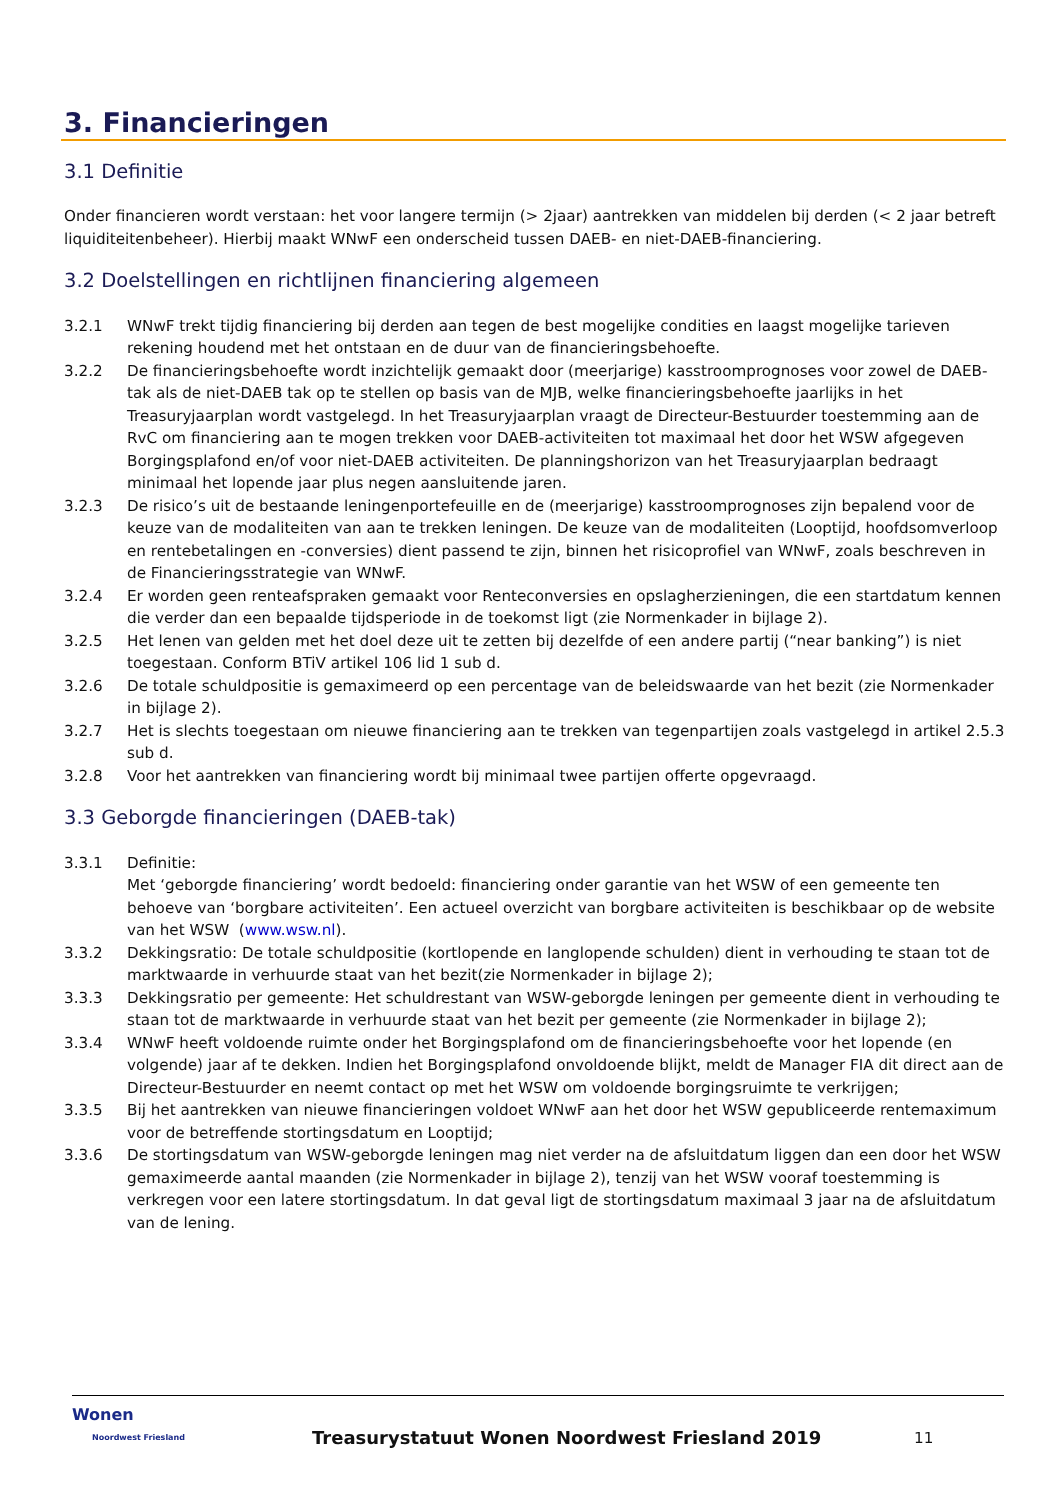3. Financieringen
3.1 Definitie
Onder financieren wordt verstaan: het voor langere termijn (> 2jaar) aantrekken van middelen bij derden (< 2 jaar betreft liquiditeitenbeheer). Hierbij maakt WNwF een onderscheid tussen DAEB- en niet-DAEB-financiering.
3.2 Doelstellingen en richtlijnen financiering algemeen
3.2.1 WNwF trekt tijdig financiering bij derden aan tegen de best mogelijke condities en laagst mogelijke tarieven rekening houdend met het ontstaan en de duur van de financieringsbehoefte.
3.2.2 De financieringsbehoefte wordt inzichtelijk gemaakt door (meerjarige) kasstroomprognoses voor zowel de DAEB-tak als de niet-DAEB tak op te stellen op basis van de MJB, welke financieringsbehoefte jaarlijks in het Treasuryjaarplan wordt vastgelegd. In het Treasuryjaarplan vraagt de Directeur-Bestuurder toestemming aan de RvC om financiering aan te mogen trekken voor DAEB-activiteiten tot maximaal het door het WSW afgegeven Borgingsplafond en/of voor niet-DAEB activiteiten. De planningshorizon van het Treasuryjaarplan bedraagt minimaal het lopende jaar plus negen aansluitende jaren.
3.2.3 De risico’s uit de bestaande leningenportefeuille en de (meerjarige) kasstroomprognoses zijn bepalend voor de keuze van de modaliteiten van aan te trekken leningen. De keuze van de modaliteiten (Looptijd, hoofdsomverloop en rentebetalingen en -conversies) dient passend te zijn, binnen het risicoprofiel van WNwF, zoals beschreven in de Financieringsstrategie van WNwF.
3.2.4 Er worden geen renteafspraken gemaakt voor Renteconversies en opslagherzieningen, die een startdatum kennen die verder dan een bepaalde tijdsperiode in de toekomst ligt (zie Normenkader in bijlage 2).
3.2.5 Het lenen van gelden met het doel deze uit te zetten bij dezelfde of een andere partij (“near banking”) is niet toegestaan. Conform BTiV artikel 106 lid 1 sub d.
3.2.6 De totale schuldpositie is gemaximeerd op een percentage van de beleidswaarde van het bezit (zie Normenkader in bijlage 2).
3.2.7 Het is slechts toegestaan om nieuwe financiering aan te trekken van tegenpartijen zoals vastgelegd in artikel 2.5.3 sub d.
3.2.8 Voor het aantrekken van financiering wordt bij minimaal twee partijen offerte opgevraagd.
3.3 Geborgde financieringen (DAEB-tak)
3.3.1 Definitie:
Met ‘geborgde financiering’ wordt bedoeld: financiering onder garantie van het WSW of een gemeente ten behoeve van ‘borgbare activiteiten’. Een actueel overzicht van borgbare activiteiten is beschikbaar op de website van het WSW (www.wsw.nl).
3.3.2 Dekkingsratio: De totale schuldpositie (kortlopende en langlopende schulden) dient in verhouding te staan tot de marktwaarde in verhuurde staat van het bezit(zie Normenkader in bijlage 2);
3.3.3 Dekkingsratio per gemeente: Het schuldrestant van WSW-geborgde leningen per gemeente dient in verhouding te staan tot de marktwaarde in verhuurde staat van het bezit per gemeente (zie Normenkader in bijlage 2);
3.3.4 WNwF heeft voldoende ruimte onder het Borgingsplafond om de financieringsbehoefte voor het lopende (en volgende) jaar af te dekken. Indien het Borgingsplafond onvoldoende blijkt, meldt de Manager FIA dit direct aan de Directeur-Bestuurder en neemt contact op met het WSW om voldoende borgingsruimte te verkrijgen;
3.3.5 Bij het aantrekken van nieuwe financieringen voldoet WNwF aan het door het WSW gepubliceerde rentemaximum voor de betreffende stortingsdatum en Looptijd;
3.3.6 De stortingsdatum van WSW-geborgde leningen mag niet verder na de afsluitdatum liggen dan een door het WSW gemaximeerde aantal maanden (zie Normenkader in bijlage 2), tenzij van het WSW vooraf toestemming is verkregen voor een latere stortingsdatum. In dat geval ligt de stortingsdatum maximaal 3 jaar na de afsluitdatum van de lening.
Wonen
Noordwest Friesland
Treasurystatuut Wonen Noordwest Friesland 2019
11